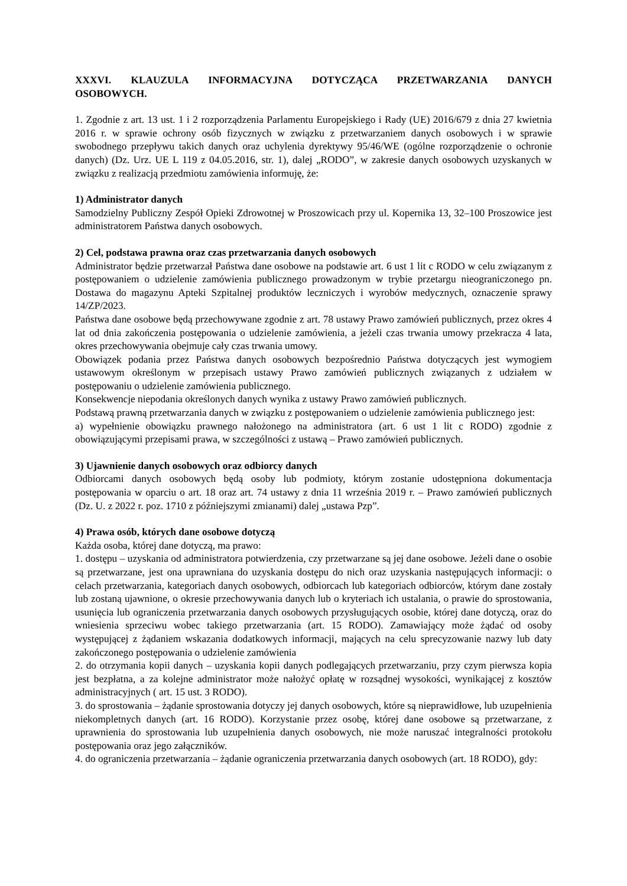XXXVI. KLAUZULA INFORMACYJNA DOTYCZĄCA PRZETWARZANIA DANYCH OSOBOWYCH.
1. Zgodnie z art. 13 ust. 1 i 2 rozporządzenia Parlamentu Europejskiego i Rady (UE) 2016/679 z dnia 27 kwietnia 2016 r. w sprawie ochrony osób fizycznych w związku z przetwarzaniem danych osobowych i w sprawie swobodnego przepływu takich danych oraz uchylenia dyrektywy 95/46/WE (ogólne rozporządzenie o ochronie danych) (Dz. Urz. UE L 119 z 04.05.2016, str. 1), dalej „RODO”, w zakresie danych osobowych uzyskanych w związku z realizacją przedmiotu zamówienia informuję, że:
1) Administrator danych
Samodzielny Publiczny Zespół Opieki Zdrowotnej w Proszowicach przy ul. Kopernika 13, 32–100 Proszowice jest administratorem Państwa danych osobowych.
2) Cel, podstawa prawna oraz czas przetwarzania danych osobowych
Administrator będzie przetwarzał Państwa dane osobowe na podstawie art. 6 ust 1 lit c RODO w celu związanym z postępowaniem o udzielenie zamówienia publicznego prowadzonym w trybie przetargu nieograniczonego pn. Dostawa do magazynu Apteki Szpitalnej produktów leczniczych i wyrobów medycznych, oznaczenie sprawy 14/ZP/2023.
Państwa dane osobowe będą przechowywane zgodnie z art. 78 ustawy Prawo zamówień publicznych, przez okres 4 lat od dnia zakończenia postępowania o udzielenie zamówienia, a jeżeli czas trwania umowy przekracza 4 lata, okres przechowywania obejmuje cały czas trwania umowy.
Obowiązek podania przez Państwa danych osobowych bezpośrednio Państwa dotyczących jest wymogiem ustawowym określonym w przepisach ustawy Prawo zamówień publicznych związanych z udziałem w postępowaniu o udzielenie zamówienia publicznego.
Konsekwencje niepodania określonych danych wynika z ustawy Prawo zamówień publicznych.
Podstawą prawną przetwarzania danych w związku z postępowaniem o udzielenie zamówienia publicznego jest:
a) wypełnienie obowiązku prawnego nałożonego na administratora (art. 6 ust 1 lit c RODO) zgodnie z obowiązującymi przepisami prawa, w szczególności z ustawą – Prawo zamówień publicznych.
3) Ujawnienie danych osobowych oraz odbiorcy danych
Odbiorcami danych osobowych będą osoby lub podmioty, którym zostanie udostępniona dokumentacja postępowania w oparciu o art. 18 oraz art. 74 ustawy z dnia 11 września 2019 r. – Prawo zamówień publicznych (Dz. U. z 2022 r. poz. 1710 z późniejszymi zmianami) dalej „ustawa Pzp”.
4) Prawa osób, których dane osobowe dotyczą
Każda osoba, której dane dotyczą, ma prawo:
1. dostępu – uzyskania od administratora potwierdzenia, czy przetwarzane są jej dane osobowe. Jeżeli dane o osobie są przetwarzane, jest ona uprawniana do uzyskania dostępu do nich oraz uzyskania następujących informacji: o celach przetwarzania, kategoriach danych osobowych, odbiorcach lub kategoriach odbiorców, którym dane zostały lub zostaną ujawnione, o okresie przechowywania danych lub o kryteriach ich ustalania, o prawie do sprostowania, usunięcia lub ograniczenia przetwarzania danych osobowych przysługujących osobie, której dane dotyczą, oraz do wniesienia sprzeciwu wobec takiego przetwarzania (art. 15 RODO). Zamawiający może żądać od osoby występującej z żądaniem wskazania dodatkowych informacji, mających na celu sprecyzowanie nazwy lub daty zakończonego postępowania o udzielenie zamówienia
2. do otrzymania kopii danych – uzyskania kopii danych podlegających przetwarzaniu, przy czym pierwsza kopia jest bezpłatna, a za kolejne administrator może nałożyć opłatę w rozsądnej wysokości, wynikającej z kosztów administracyjnych ( art. 15 ust. 3 RODO).
3. do sprostowania – żądanie sprostowania dotyczy jej danych osobowych, które są nieprawidłowe, lub uzupełnienia niekompletnych danych (art. 16 RODO). Korzystanie przez osobę, której dane osobowe są przetwarzane, z uprawnienia do sprostowania lub uzupełnienia danych osobowych, nie może naruszać integralności protokołu postępowania oraz jego załączników.
4. do ograniczenia przetwarzania – żądanie ograniczenia przetwarzania danych osobowych (art. 18 RODO), gdy: